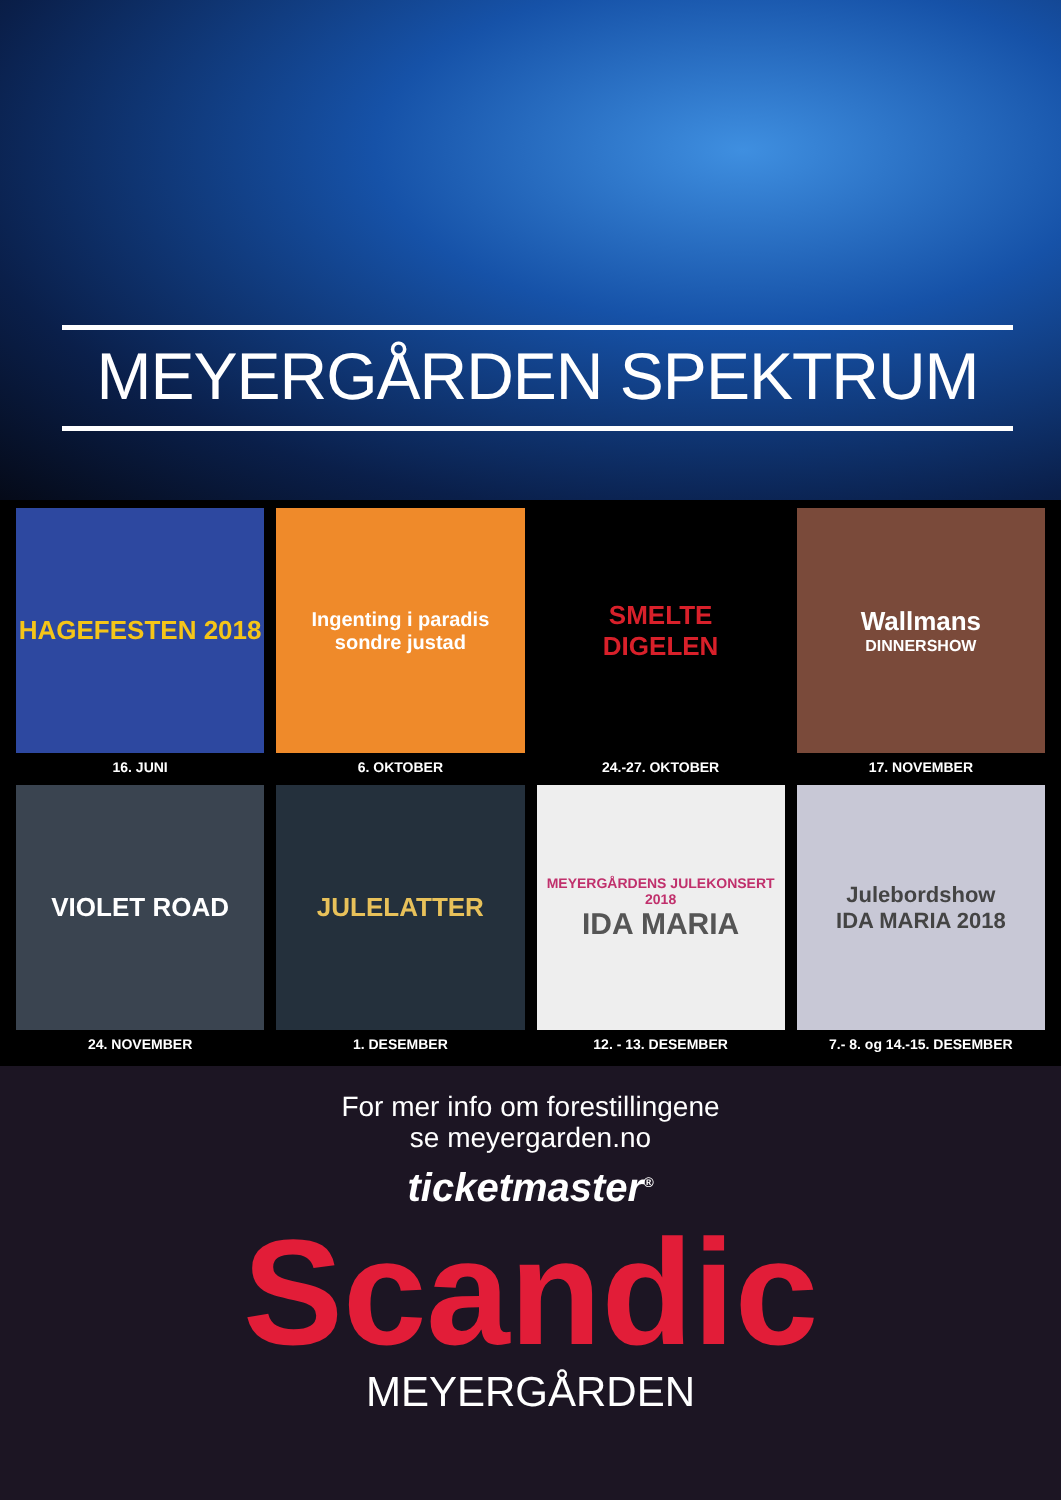MEYERGÅRDEN SPEKTRUM
HAGEFESTEN 2018
16. JUNI
Ingenting i paradis
sondre justad
6. OKTOBER
SMELTE
DIGELEN
24.-27. OKTOBER
Wallmans
DINNERSHOW
17. NOVEMBER
VIOLET ROAD
24. NOVEMBER
JULELATTER
1. DESEMBER
MEYERGÅRDENS JULEKONSERT 2018
IDA MARIA
12. - 13. DESEMBER
Julebordshow
IDA MARIA 2018
7.- 8. og 14.-15. DESEMBER
For mer info om forestillingene
se meyergarden.no
ticketmaster<sup>®</sup>
Scandic
MEYERGÅRDEN